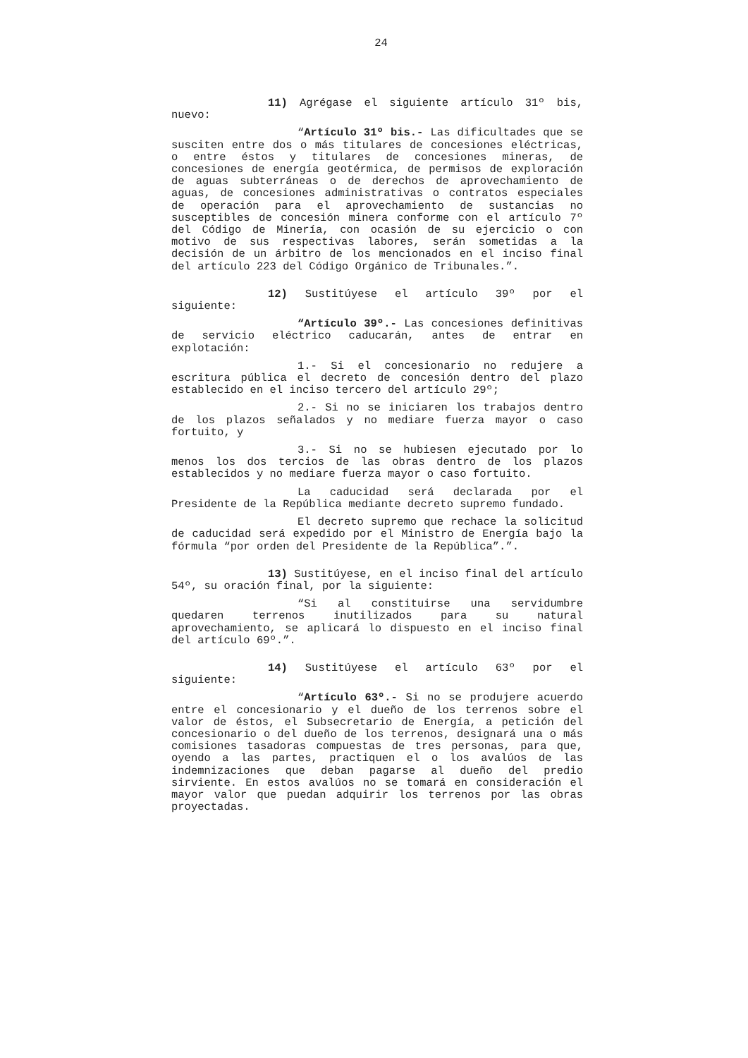24
11) Agrégase el siguiente artículo 31º bis, nuevo:
“Artículo 31º bis.- Las dificultades que se susciten entre dos o más titulares de concesiones eléctricas, o entre éstos y titulares de concesiones mineras, de concesiones de energía geotérmica, de permisos de exploración de aguas subterráneas o de derechos de aprovechamiento de aguas, de concesiones administrativas o contratos especiales de operación para el aprovechamiento de sustancias no susceptibles de concesión minera conforme con el artículo 7º del Código de Minería, con ocasión de su ejercicio o con motivo de sus respectivas labores, serán sometidas a la decisión de un árbitro de los mencionados en el inciso final del artículo 223 del Código Orgánico de Tribunales.”.
12) Sustitúyese el artículo 39º por el siguiente:
“Artículo 39º.- Las concesiones definitivas de servicio eléctrico caducarán, antes de entrar en explotación:
1.- Si el concesionario no redujere a escritura pública el decreto de concesión dentro del plazo establecido en el inciso tercero del artículo 29º;
2.- Si no se iniciaren los trabajos dentro de los plazos señalados y no mediare fuerza mayor o caso fortuito, y
3.- Si no se hubiesen ejecutado por lo menos los dos tercios de las obras dentro de los plazos establecidos y no mediare fuerza mayor o caso fortuito.
La caducidad será declarada por el Presidente de la República mediante decreto supremo fundado.
El decreto supremo que rechace la solicitud de caducidad será expedido por el Ministro de Energía bajo la fórmula “por orden del Presidente de la República”.”.
13) Sustitúyese, en el inciso final del artículo 54º, su oración final, por la siguiente:
“Si al constituirse una servidumbre quedaren terrenos inutilizados para su natural aprovechamiento, se aplicará lo dispuesto en el inciso final del artículo 69º.”.
14) Sustitúyese el artículo 63º por el siguiente:
“Artículo 63º.- Si no se produjere acuerdo entre el concesionario y el dueño de los terrenos sobre el valor de éstos, el Subsecretario de Energía, a petición del concesionario o del dueño de los terrenos, designará una o más comisiones tasadoras compuestas de tres personas, para que, oyendo a las partes, practiquen el o los avalúos de las indemnizaciones que deban pagarse al dueño del predio sirviente. En estos avalúos no se tomará en consideración el mayor valor que puedan adquirir los terrenos por las obras proyectadas.